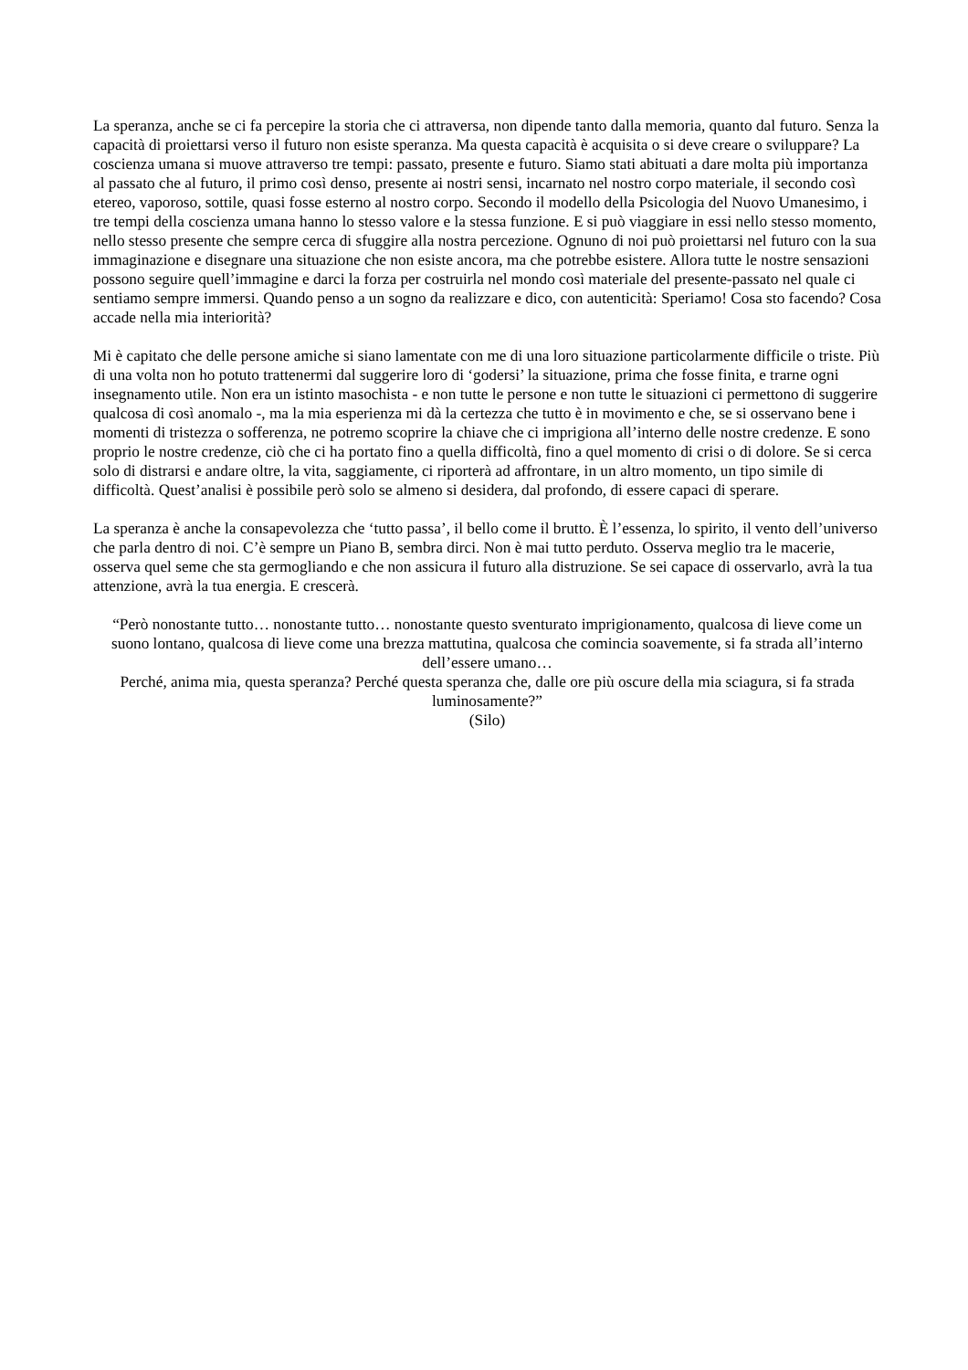La speranza, anche se ci fa percepire la storia che ci attraversa, non dipende tanto dalla memoria, quanto dal futuro. Senza la capacità di proiettarsi verso il futuro non esiste speranza. Ma questa capacità è acquisita o si deve creare o sviluppare? La coscienza umana si muove attraverso tre tempi: passato, presente e futuro. Siamo stati abituati a dare molta più importanza al passato che al futuro, il primo così denso, presente ai nostri sensi, incarnato nel nostro corpo materiale, il secondo così etereo, vaporoso, sottile, quasi fosse esterno al nostro corpo. Secondo il modello della Psicologia del Nuovo Umanesimo, i tre tempi della coscienza umana hanno lo stesso valore e la stessa funzione. E si può viaggiare in essi nello stesso momento, nello stesso presente che sempre cerca di sfuggire alla nostra percezione. Ognuno di noi può proiettarsi nel futuro con la sua immaginazione e disegnare una situazione che non esiste ancora, ma che potrebbe esistere. Allora tutte le nostre sensazioni possono seguire quell’immagine e darci la forza per costruirla nel mondo così materiale del presente-passato nel quale ci sentiamo sempre immersi. Quando penso a un sogno da realizzare e dico, con autenticità: Speriamo! Cosa sto facendo? Cosa accade nella mia interiorità?
Mi è capitato che delle persone amiche si siano lamentate con me di una loro situazione particolarmente difficile o triste. Più di una volta non ho potuto trattenermi dal suggerire loro di ‘godersi’ la situazione, prima che fosse finita, e trarne ogni insegnamento utile. Non era un istinto masochista - e non tutte le persone e non tutte le situazioni ci permettono di suggerire qualcosa di così anomalo -, ma la mia esperienza mi dà la certezza che tutto è in movimento e che, se si osservano bene i momenti di tristezza o sofferenza, ne potremo scoprire la chiave che ci imprigiona all’interno delle nostre credenze. E sono proprio le nostre credenze, ciò che ci ha portato fino a quella difficoltà, fino a quel momento di crisi o di dolore. Se si cerca solo di distrarsi e andare oltre, la vita, saggiamente, ci riporterà ad affrontare, in un altro momento, un tipo simile di difficoltà. Quest’analisi è possibile però solo se almeno si desidera, dal profondo, di essere capaci di sperare.
La speranza è anche la consapevolezza che ‘tutto passa’, il bello come il brutto. È l’essenza, lo spirito, il vento dell’universo che parla dentro di noi. C’è sempre un Piano B, sembra dirci. Non è mai tutto perduto. Osserva meglio tra le macerie, osserva quel seme che sta germogliando e che non assicura il futuro alla distruzione. Se sei capace di osservarlo, avrà la tua attenzione, avrà la tua energia. E crescerà.
“Però nonostante tutto… nonostante tutto… nonostante questo sventurato imprigionamento, qualcosa di lieve come un suono lontano, qualcosa di lieve come una brezza mattutina, qualcosa che comincia soavemente, si fa strada all’interno dell’essere umano…
Perché, anima mia, questa speranza? Perché questa speranza che, dalle ore più oscure della mia sciagura, si fa strada luminosamente?”
(Silo)